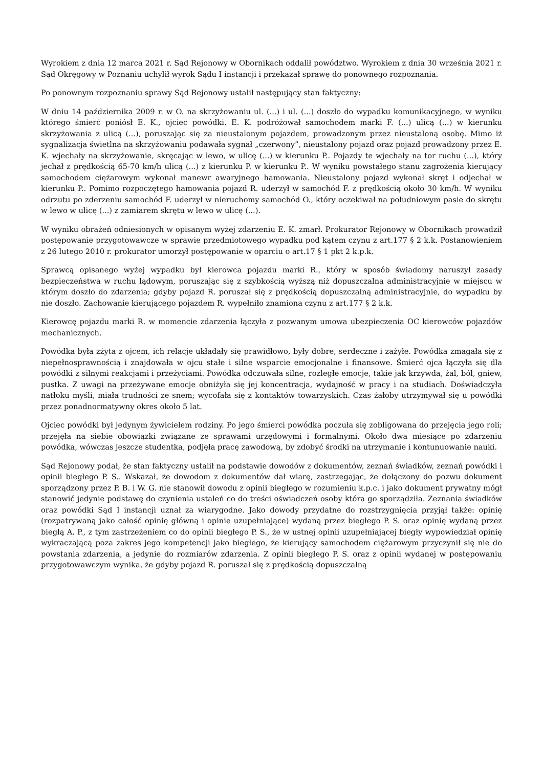Wyrokiem z dnia 12 marca 2021 r. Sąd Rejonowy w Obornikach oddalił powództwo. Wyrokiem z dnia 30 września 2021 r. Sąd Okręgowy w Poznaniu uchylił wyrok Sądu I instancji i przekazał sprawę do ponownego rozpoznania.
Po ponownym rozpoznaniu sprawy Sąd Rejonowy ustalił następujący stan faktyczny:
W dniu 14 października 2009 r. w O. na skrzyżowaniu ul. (...) i ul. (...) doszło do wypadku komunikacyjnego, w wyniku którego śmierć poniósł E. K., ojciec powódki. E. K. podróżował samochodem marki F. (...) ulicą (...) w kierunku skrzyżowania z ulicą (...), poruszając się za nieustalonym pojazdem, prowadzonym przez nieustaloną osobę. Mimo iż sygnalizacja świetlna na skrzyżowaniu podawała sygnał „czerwony”, nieustalony pojazd oraz pojazd prowadzony przez E. K. wjechały na skrzyżowanie, skręcając w lewo, w ulicę (...) w kierunku P.. Pojazdy te wjechały na tor ruchu (...), który jechał z prędkością 65-70 km/h ulicą (...) z kierunku P. w kierunku P.. W wyniku powstałego stanu zagrożenia kierujący samochodem ciężarowym wykonał manewr awaryjnego hamowania. Nieustalony pojazd wykonał skręt i odjechał w kierunku P.. Pomimo rozpoczętego hamowania pojazd R. uderzył w samochód F. z prędkością około 30 km/h. W wyniku odrzutu po zderzeniu samochód F. uderzył w nieruchomy samochód O., który oczekiwał na południowym pasie do skrętu w lewo w ulicę (...) z zamiarem skrętu w lewo w ulicę (...).
W wyniku obrażeń odniesionych w opisanym wyżej zdarzeniu E. K. zmarł. Prokurator Rejonowy w Obornikach prowadził postępowanie przygotowawcze w sprawie przedmiotowego wypadku pod kątem czynu z art.177 § 2 k.k. Postanowieniem z 26 lutego 2010 r. prokurator umorzył postępowanie w oparciu o art.17 § 1 pkt 2 k.p.k.
Sprawcą opisanego wyżej wypadku był kierowca pojazdu marki R., który w sposób świadomy naruszył zasady bezpieczeństwa w ruchu lądowym, poruszając się z szybkością wyższą niż dopuszczalna administracyjnie w miejscu w którym doszło do zdarzenia; gdyby pojazd R. poruszał się z prędkością dopuszczalną administracyjnie, do wypadku by nie doszło. Zachowanie kierującego pojazdem R. wypełniło znamiona czynu z art.177 § 2 k.k.
Kierowcę pojazdu marki R. w momencie zdarzenia łączyła z pozwanym umowa ubezpieczenia OC kierowców pojazdów mechanicznych.
Powódka była zżyta z ojcem, ich relacje układały się prawidłowo, były dobre, serdeczne i zażyłe. Powódka zmagała się z niepełnosprawnością i znajdowała w ojcu stałe i silne wsparcie emocjonalne i finansowe. Śmierć ojca łączyła się dla powódki z silnymi reakcjami i przeżyciami. Powódka odczuwała silne, rozległe emocje, takie jak krzywda, żal, ból, gniew, pustka. Z uwagi na przeżywane emocje obniżyła się jej koncentracja, wydajność w pracy i na studiach. Doświadczyła natłoku myśli, miała trudności ze snem; wycofała się z kontaktów towarzyskich. Czas żałoby utrzymywał się u powódki przez ponadnormatywny okres około 5 lat.
Ojciec powódki był jedynym żywicielem rodziny. Po jego śmierci powódka poczuła się zobligowana do przejęcia jego roli; przejęła na siebie obowiązki związane ze sprawami urzędowymi i formalnymi. Około dwa miesiące po zdarzeniu powódka, wówczas jeszcze studentka, podjęła pracę zawodową, by zdobyć środki na utrzymanie i kontunuowanie nauki.
Sąd Rejonowy podał, że stan faktyczny ustalił na podstawie dowodów z dokumentów, zeznań świadków, zeznań powódki i opinii biegłego P. S.. Wskazał, że dowodom z dokumentów dał wiarę, zastrzegając, że dołączony do pozwu dokument sporządzony przez P. B. i W. G. nie stanowił dowodu z opinii biegłego w rozumieniu k.p.c. i jako dokument prywatny mógł stanowić jedynie podstawę do czynienia ustaleń co do treści oświadczeń osoby która go sporządziła. Zeznania świadków oraz powódki Sąd I instancji uznał za wiarygodne. Jako dowody przydatne do rozstrzygnięcia przyjął także: opinię (rozpatrywaną jako całość opinię główną i opinie uzupełniające) wydaną przez biegłego P. S. oraz opinię wydaną przez biegłą A. P., z tym zastrzeżeniem co do opinii biegłego P. S., że w ustnej opinii uzupełniającej biegły wypowiedział opinię wykraczającą poza zakres jego kompetencji jako biegłego, że kierujący samochodem ciężarowym przyczynił się nie do powstania zdarzenia, a jedynie do rozmiarów zdarzenia. Z opinii biegłego P. S. oraz z opinii wydanej w postępowaniu przygotowawczym wynika, że gdyby pojazd R. poruszał się z prędkością dopuszczalną